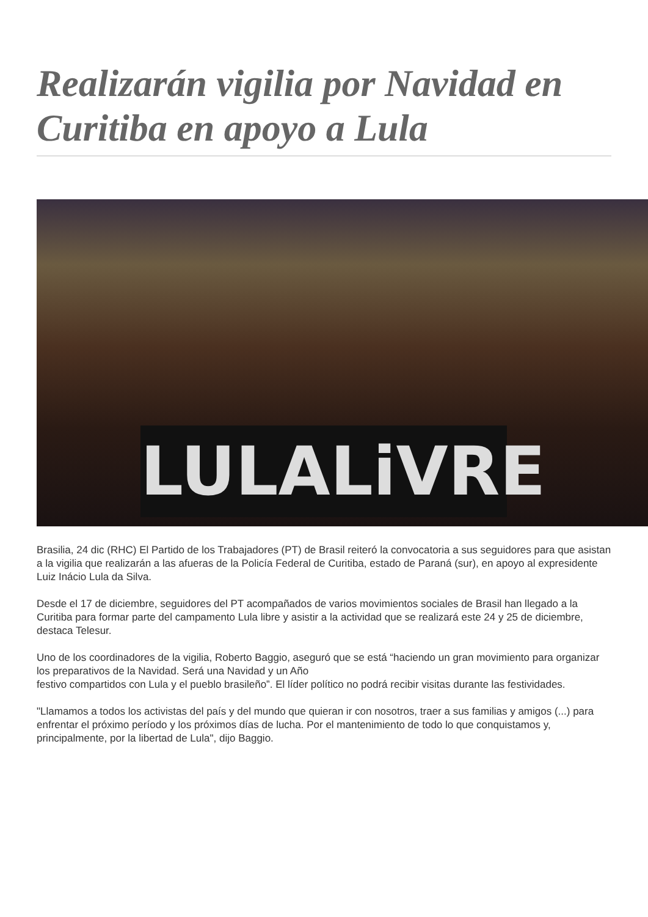Realizarán vigilia por Navidad en Curitiba en apoyo a Lula
LULALiVRE
Brasilia, 24 dic (RHC) El Partido de los Trabajadores (PT) de Brasil reiteró la convocatoria a sus seguidores para que asistan a la vigilia que realizarán a las afueras de la Policía Federal de Curitiba, estado de Paraná (sur), en apoyo al expresidente Luiz Inácio Lula da Silva.
Desde el 17 de diciembre, seguidores del PT acompañados de varios movimientos sociales de Brasil han llegado a la Curitiba para formar parte del campamento Lula libre y asistir a la actividad que se realizará este 24 y 25 de diciembre, destaca Telesur.
Uno de los coordinadores de la vigilia, Roberto Baggio, aseguró que se está “haciendo un gran movimiento para organizar los preparativos de la Navidad. Será una Navidad y un Año
festivo compartidos con Lula y el pueblo brasileño”. El líder político no podrá recibir visitas durante las festividades.
"Llamamos a todos los activistas del país y del mundo que quieran ir con nosotros, traer a sus familias y amigos (...) para enfrentar el próximo período y los próximos días de lucha. Por el mantenimiento de todo lo que conquistamos y, principalmente, por la libertad de Lula", dijo Baggio.